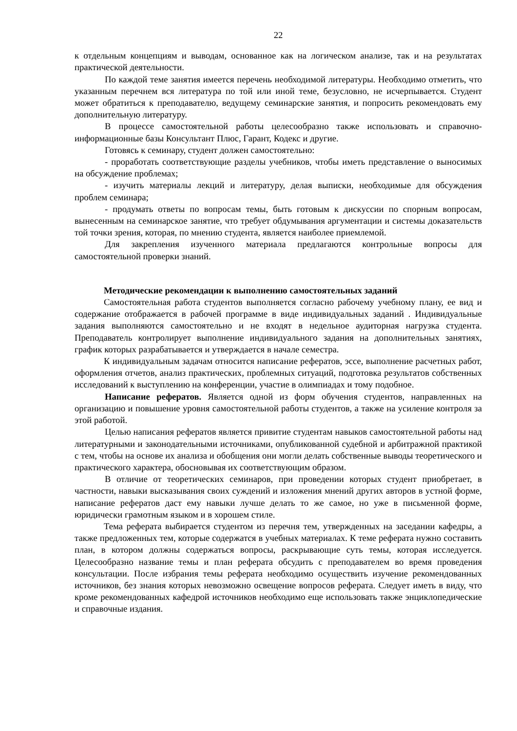22
к отдельным концепциям и выводам, основанное как на логическом анализе, так и на результатах практической деятельности.
По каждой теме занятия имеется перечень необходимой литературы. Необходимо отметить, что указанным перечнем вся литература по той или иной теме, безусловно, не исчерпывается. Студент может обратиться к преподавателю, ведущему семинарские занятия, и попросить рекомендовать ему дополнительную литературу.
В процессе самостоятельной работы целесообразно также использовать и справочно-информационные базы Консультант Плюс, Гарант, Кодекс и другие.
Готовясь к семинару, студент должен самостоятельно:
- проработать соответствующие разделы учебников, чтобы иметь представление о выносимых на обсуждение проблемах;
- изучить материалы лекций и литературу, делая выписки, необходимые для обсуждения проблем семинара;
- продумать ответы по вопросам темы, быть готовым к дискуссии по спорным вопросам, вынесенным на семинарское занятие, что требует обдумывания аргументации и системы доказательств той точки зрения, которая, по мнению студента, является наиболее приемлемой.
Для закрепления изученного материала предлагаются контрольные вопросы для самостоятельной проверки знаний.
Методические рекомендации к выполнению самостоятельных заданий
Самостоятельная работа студентов выполняется согласно рабочему учебному плану, ее вид и содержание отображается в рабочей программе в виде индивидуальных заданий . Индивидуальные задания выполняются самостоятельно и не входят в недельное аудиторная нагрузка студента. Преподаватель контролирует выполнение индивидуального задания на дополнительных занятиях, график которых разрабатывается и утверждается в начале семестра.
К индивидуальным задачам относится написание рефератов, эссе, выполнение расчетных работ, оформления отчетов, анализ практических, проблемных ситуаций, подготовка результатов собственных исследований к выступлению на конференции, участие в олимпиадах и тому подобное.
Написание рефератов. Является одной из форм обучения студентов, направленных на организацию и повышение уровня самостоятельной работы студентов, а также на усиление контроля за этой работой.
Целью написания рефератов является привитие студентам навыков самостоятельной работы над литературными и законодательными источниками, опубликованной судебной и арбитражной практикой с тем, чтобы на основе их анализа и обобщения они могли делать собственные выводы теоретического и практического характера, обосновывая их соответствующим образом.
В отличие от теоретических семинаров, при проведении которых студент приобретает, в частности, навыки высказывания своих суждений и изложения мнений других авторов в устной форме, написание рефератов даст ему навыки лучше делать то же самое, но уже в письменной форме, юридически грамотным языком и в хорошем стиле.
Тема реферата выбирается студентом из перечня тем, утвержденных на заседании кафедры, а также предложенных тем, которые содержатся в учебных материалах. К теме реферата нужно составить план, в котором должны содержаться вопросы, раскрывающие суть темы, которая исследуется. Целесообразно название темы и план реферата обсудить с преподавателем во время проведения консультации. После избрания темы реферата необходимо осуществить изучение рекомендованных источников, без знания которых невозможно освещение вопросов реферата. Следует иметь в виду, что кроме рекомендованных кафедрой источников необходимо еще использовать также энциклопедические и справочные издания.